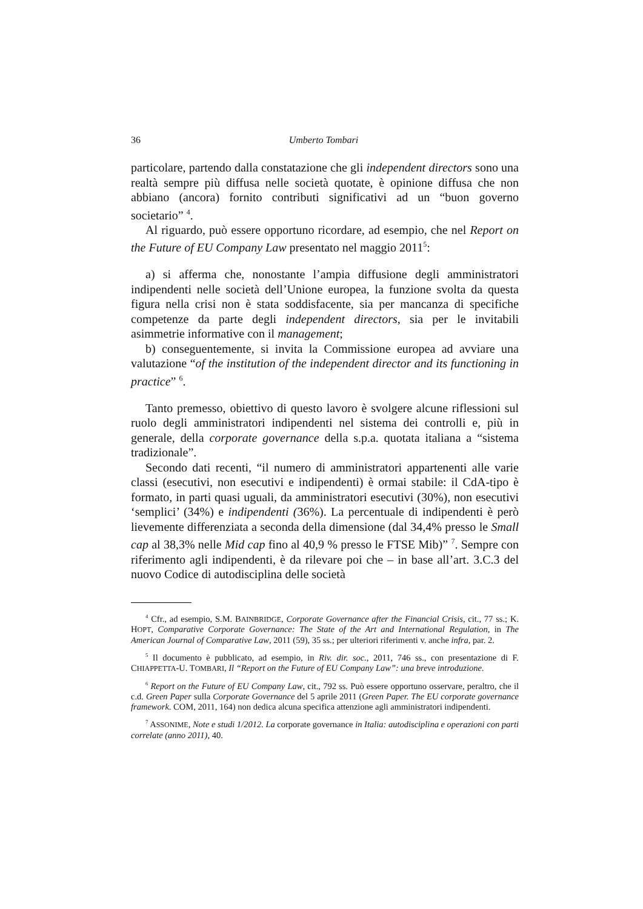36 Umberto Tombari
particolare, partendo dalla constatazione che gli independent directors sono una realtà sempre più diffusa nelle società quotate, è opinione diffusa che non abbiano (ancora) fornito contributi significativi ad un “buon governo societario” <sup>4</sup>.
Al riguardo, può essere opportuno ricordare, ad esempio, che nel Report on the Future of EU Company Law presentato nel maggio 2011<sup>5</sup>:
a) si afferma che, nonostante l’ampia diffusione degli amministratori indipendenti nelle società dell’Unione europea, la funzione svolta da questa figura nella crisi non è stata soddisfacente, sia per mancanza di specifiche competenze da parte degli independent directors, sia per le invitabili asimmetrie informative con il management;
b) conseguentemente, si invita la Commissione europea ad avviare una valutazione “of the institution of the independent director and its functioning in practice” <sup>6</sup>.
Tanto premesso, obiettivo di questo lavoro è svolgere alcune riflessioni sul ruolo degli amministratori indipendenti nel sistema dei controlli e, più in generale, della corporate governance della s.p.a. quotata italiana a “sistema tradizionale”.
Secondo dati recenti, “il numero di amministratori appartenenti alle varie classi (esecutivi, non esecutivi e indipendenti) è ormai stabile: il CdA-tipo è formato, in parti quasi uguali, da amministratori esecutivi (30%), non esecutivi ‘semplici’ (34%) e indipendenti (36%). La percentuale di indipendenti è però lievemente differenziata a seconda della dimensione (dal 34,4% presso le Small cap al 38,3% nelle Mid cap fino al 40,9 % presso le FTSE Mib)” <sup>7</sup>. Sempre con riferimento agli indipendenti, è da rilevare poi che – in base all’art. 3.C.3 del nuovo Codice di autodisciplina delle società
<sup>4</sup> Cfr., ad esempio, S.M. BAINBRIDGE, Corporate Governance after the Financial Crisis, cit., 77 ss.; K. HOPT, Comparative Corporate Governance: The State of the Art and International Regulation, in The American Journal of Comparative Law, 2011 (59), 35 ss.; per ulteriori riferimenti v. anche infra, par. 2.
<sup>5</sup> Il documento è pubblicato, ad esempio, in Riv. dir. soc., 2011, 746 ss., con presentazione di F. CHIAPPETTA-U. TOMBARI, Il “Report on the Future of EU Company Law”: una breve introduzione.
<sup>6</sup> Report on the Future of EU Company Law, cit., 792 ss. Può essere opportuno osservare, peraltro, che il c.d. Green Paper sulla Corporate Governance del 5 aprile 2011 (Green Paper. The EU corporate governance framework. COM, 2011, 164) non dedica alcuna specifica attenzione agli amministratori indipendenti.
<sup>7</sup> ASSONIME, Note e studi 1/2012. La corporate governance in Italia: autodisciplina e operazioni con parti correlate (anno 2011), 40.